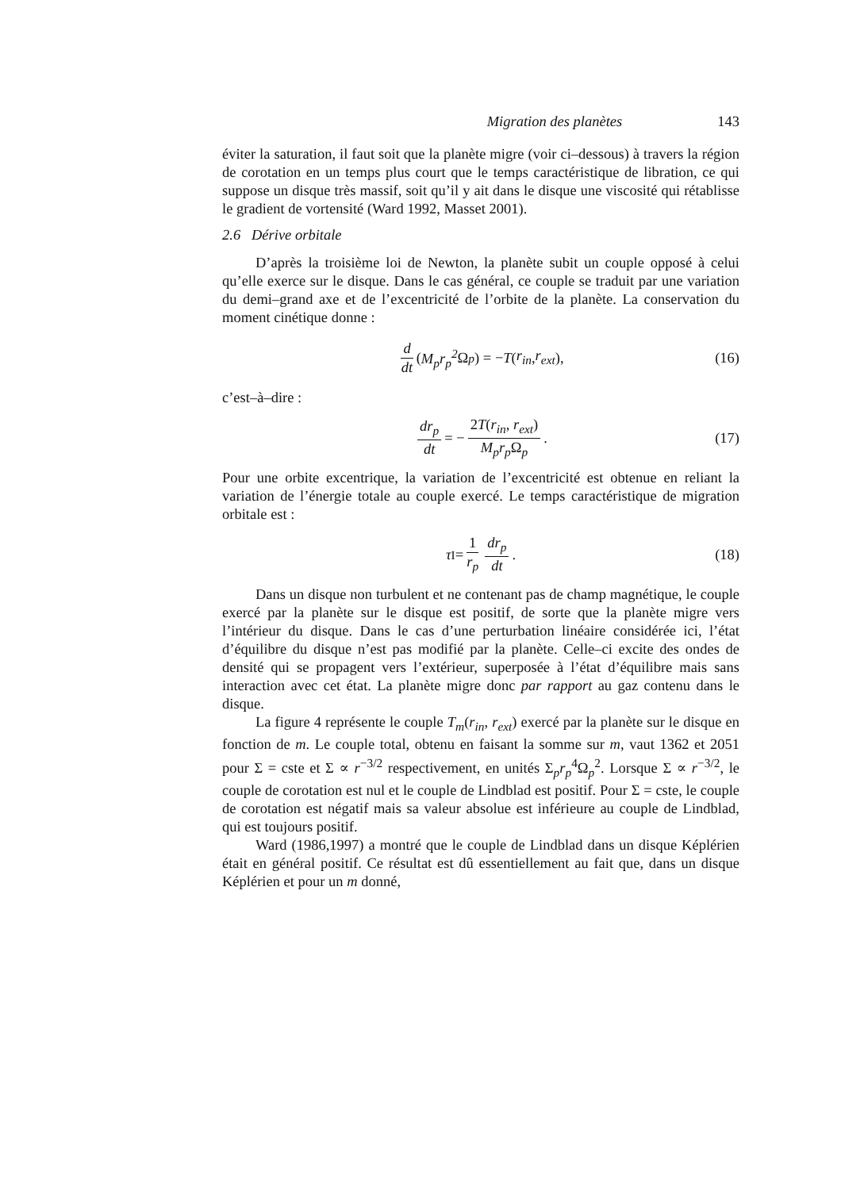Migration des planètes 143
éviter la saturation, il faut soit que la planète migre (voir ci–dessous) à travers la région de corotation en un temps plus court que le temps caractéristique de libration, ce qui suppose un disque très massif, soit qu’il y ait dans le disque une viscosité qui rétablisse le gradient de vortensité (Ward 1992, Masset 2001).
2.6 Dérive orbitale
D’après la troisième loi de Newton, la planète subit un couple opposé à celui qu’elle exerce sur le disque. Dans le cas général, ce couple se traduit par une variation du demi–grand axe et de l’excentricité de l’orbite de la planète. La conservation du moment cinétique donne :
d dt (M<sub>p</sub>r<sub>p</sub><sup>2</sup> Ω<sub>p</sub>) = − T (r<sub>in</sub>, r<sub>ext</sub>), (16)
c’est–à–dire :
dr<sub>p</sub> dt = − 2T(r<sub>in</sub>, r<sub>ext</sub>) M<sub>p</sub>r<sub>p</sub> Ω<sub>p</sub>. (17)
Pour une orbite excentrique, la variation de l’excentricité est obtenue en reliant la variation de l’énergie totale au couple exercé. Le temps caractéristique de migration orbitale est :
τ<sub>I</sub> = 1 r<sub>p</sub> dr<sub>p</sub> dt. (18)
Dans un disque non turbulent et ne contenant pas de champ magnétique, le couple exercé par la planète sur le disque est positif, de sorte que la planète migre vers l’intérieur du disque. Dans le cas d’une perturbation linéaire considérée ici, l’état d’équilibre du disque n’est pas modifié par la planète. Celle–ci excite des ondes de densité qui se propagent vers l’extérieur, superposée à l’état d’équilibre mais sans interaction avec cet état. La planète migre donc par rapport au gaz contenu dans le disque.
La figure 4 représente le couple T<sub>m</sub>(r<sub>in</sub>, r<sub>ext</sub>) exercé par la planète sur le disque en fonction de m. Le couple total, obtenu en faisant la somme sur m, vaut 1362 et 2051 pour Σ = cste et Σ ∝ r<sup>−3/2</sup> respectivement, en unités Σ<sub>p</sub>r<sub>p</sub><sup>4</sup>Ω<sub>p</sub><sup>2</sup>. Lorsque Σ ∝ r<sup>−3/2</sup>, le couple de corotation est nul et le couple de Lindblad est positif. Pour Σ = cste, le couple de corotation est négatif mais sa valeur absolue est inférieure au couple de Lindblad, qui est toujours positif.
Ward (1986,1997) a montré que le couple de Lindblad dans un disque Képlérien était en général positif. Ce résultat est dû essentiellement au fait que, dans un disque Képlérien et pour un m donné,